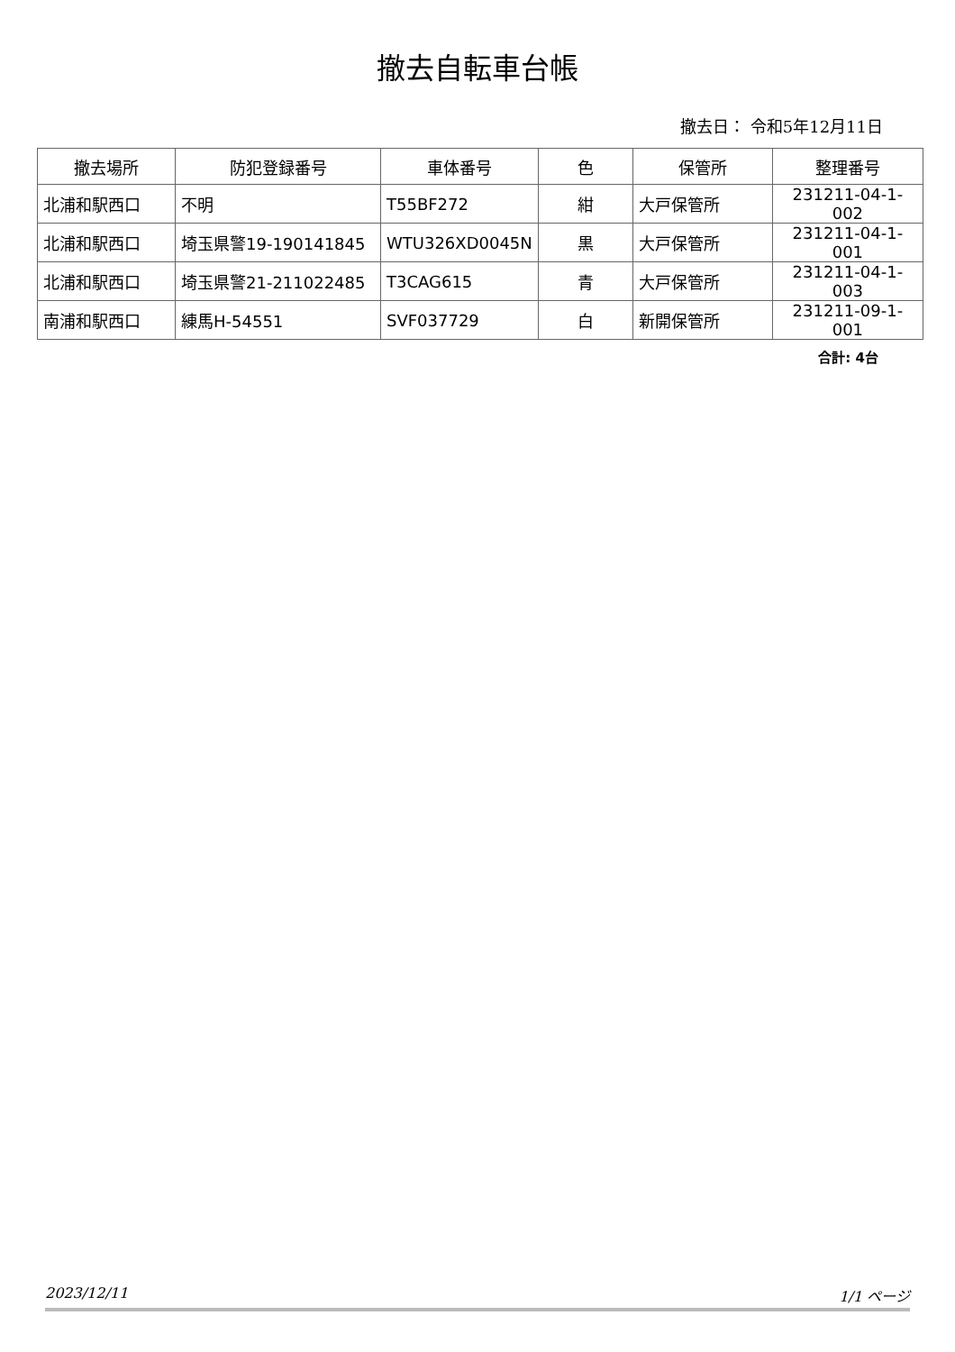撤去自転車台帳
撤去日： 令和5年12月11日
| 撤去場所 | 防犯登録番号 | 車体番号 | 色 | 保管所 | 整理番号 |
| --- | --- | --- | --- | --- | --- |
| 北浦和駅西口 | 不明 | T55BF272 | 紺 | 大戸保管所 | 231211-04-1-002 |
| 北浦和駅西口 | 埼玉県警19-190141845 | WTU326XD0045N | 黒 | 大戸保管所 | 231211-04-1-001 |
| 北浦和駅西口 | 埼玉県警21-211022485 | T3CAG615 | 青 | 大戸保管所 | 231211-04-1-003 |
| 南浦和駅西口 | 練馬H-54551 | SVF037729 | 白 | 新開保管所 | 231211-09-1-001 |
合計: 4台
2023/12/11 1/1 ページ